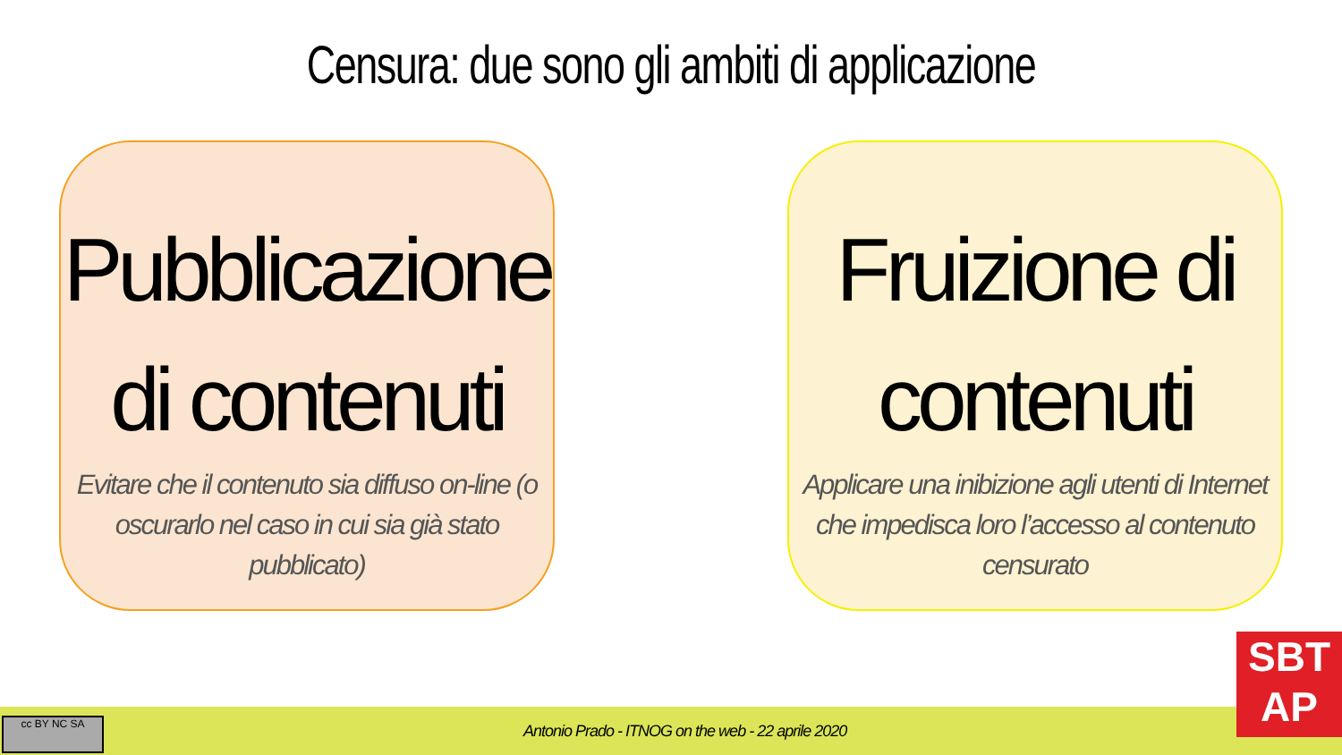Censura: due sono gli ambiti di applicazione
Pubblicazione di contenuti
Evitare che il contenuto sia diffuso on-line (o oscurarlo nel caso in cui sia già stato pubblicato)
Fruizione di contenuti
Applicare una inibizione agli utenti di Internet che impedisca loro l’accesso al contenuto censurato
Antonio Prado - ITNOG on the web - 22 aprile 2020 cc BY NC SA
SBT
AP